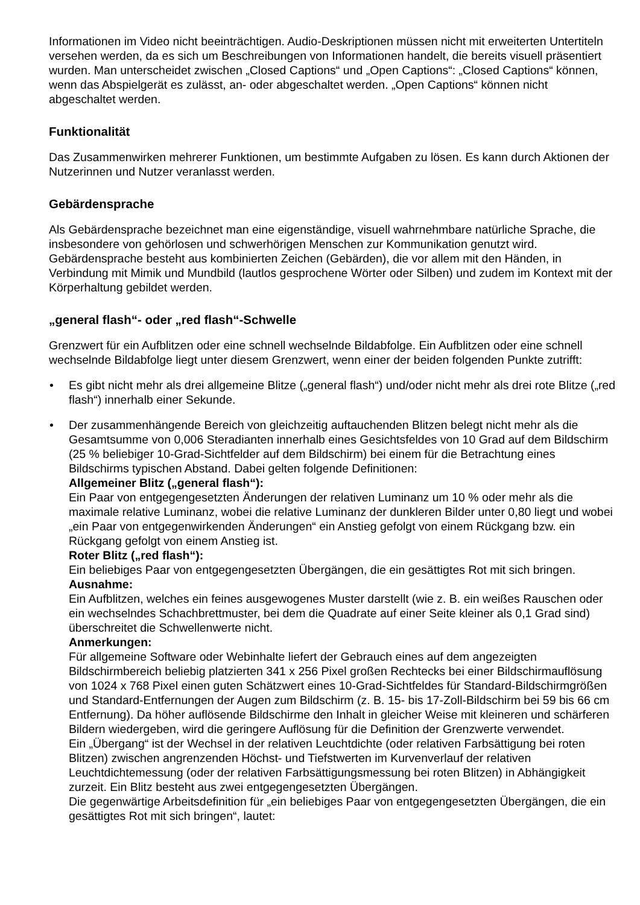Informationen im Video nicht beeinträchtigen. Audio-Deskriptionen müssen nicht mit erweiterten Untertiteln versehen werden, da es sich um Beschreibungen von Informationen handelt, die bereits visuell präsentiert wurden. Man unterscheidet zwischen „Closed Captions“ und „Open Captions“: „Closed Captions“ können, wenn das Abspielgerät es zulässt, an- oder abgeschaltet werden. „Open Captions“ können nicht abgeschaltet werden.
Funktionalität
Das Zusammenwirken mehrerer Funktionen, um bestimmte Aufgaben zu lösen. Es kann durch Aktionen der Nutzerinnen und Nutzer veranlasst werden.
Gebärdensprache
Als Gebärdensprache bezeichnet man eine eigenständige, visuell wahrnehmbare natürliche Sprache, die insbesondere von gehörlosen und schwerhörigen Menschen zur Kommunikation genutzt wird. Gebärdensprache besteht aus kombinierten Zeichen (Gebärden), die vor allem mit den Händen, in Verbindung mit Mimik und Mundbild (lautlos gesprochene Wörter oder Silben) und zudem im Kontext mit der Körperhaltung gebildet werden.
„general flash“- oder „red flash“-Schwelle
Grenzwert für ein Aufblitzen oder eine schnell wechselnde Bildabfolge. Ein Aufblitzen oder eine schnell wechselnde Bildabfolge liegt unter diesem Grenzwert, wenn einer der beiden folgenden Punkte zutrifft:
• Es gibt nicht mehr als drei allgemeine Blitze („general flash“) und/oder nicht mehr als drei rote Blitze („red flash“) innerhalb einer Sekunde.
• Der zusammenhängende Bereich von gleichzeitig auftauchenden Blitzen belegt nicht mehr als die Gesamtsumme von 0,006 Steradianten innerhalb eines Gesichtsfeldes von 10 Grad auf dem Bildschirm (25 % beliebiger 10-Grad-Sichtfelder auf dem Bildschirm) bei einem für die Betrachtung eines Bildschirms typischen Abstand. Dabei gelten folgende Definitionen:
Allgemeiner Blitz („general flash“):
Ein Paar von entgegengesetzten Änderungen der relativen Luminanz um 10 % oder mehr als die maximale relative Luminanz, wobei die relative Luminanz der dunkleren Bilder unter 0,80 liegt und wobei „ein Paar von entgegenwirkenden Änderungen“ ein Anstieg gefolgt von einem Rückgang bzw. ein Rückgang gefolgt von einem Anstieg ist.
Roter Blitz („red flash“):
Ein beliebiges Paar von entgegengesetzten Übergängen, die ein gesättigtes Rot mit sich bringen.
Ausnahme:
Ein Aufblitzen, welches ein feines ausgewogenes Muster darstellt (wie z. B. ein weißes Rauschen oder ein wechselndes Schachbrettmuster, bei dem die Quadrate auf einer Seite kleiner als 0,1 Grad sind) überschreitet die Schwellenwerte nicht.
Anmerkungen:
Für allgemeine Software oder Webinhalte liefert der Gebrauch eines auf dem angezeigten Bildschirmbereich beliebig platzierten 341 x 256 Pixel großen Rechtecks bei einer Bildschirmauflösung von 1024 x 768 Pixel einen guten Schätzwert eines 10-Grad-Sichtfeldes für Standard-Bildschirmgrößen und Standard-Entfernungen der Augen zum Bildschirm (z. B. 15- bis 17-Zoll-Bildschirm bei 59 bis 66 cm Entfernung). Da höher auflösende Bildschirme den Inhalt in gleicher Weise mit kleineren und schärferen Bildern wiedergeben, wird die geringere Auflösung für die Definition der Grenzwerte verwendet.
Ein „Übergang“ ist der Wechsel in der relativen Leuchtdichte (oder relativen Farbsättigung bei roten Blitzen) zwischen angrenzenden Höchst- und Tiefstwerten im Kurvenverlauf der relativen Leuchtdichtemessung (oder der relativen Farbsättigungsmessung bei roten Blitzen) in Abhängigkeit zurzeit. Ein Blitz besteht aus zwei entgegengesetzten Übergängen.
Die gegenwärtige Arbeitsdefinition für „ein beliebiges Paar von entgegengesetzten Übergängen, die ein gesättigtes Rot mit sich bringen“, lautet: